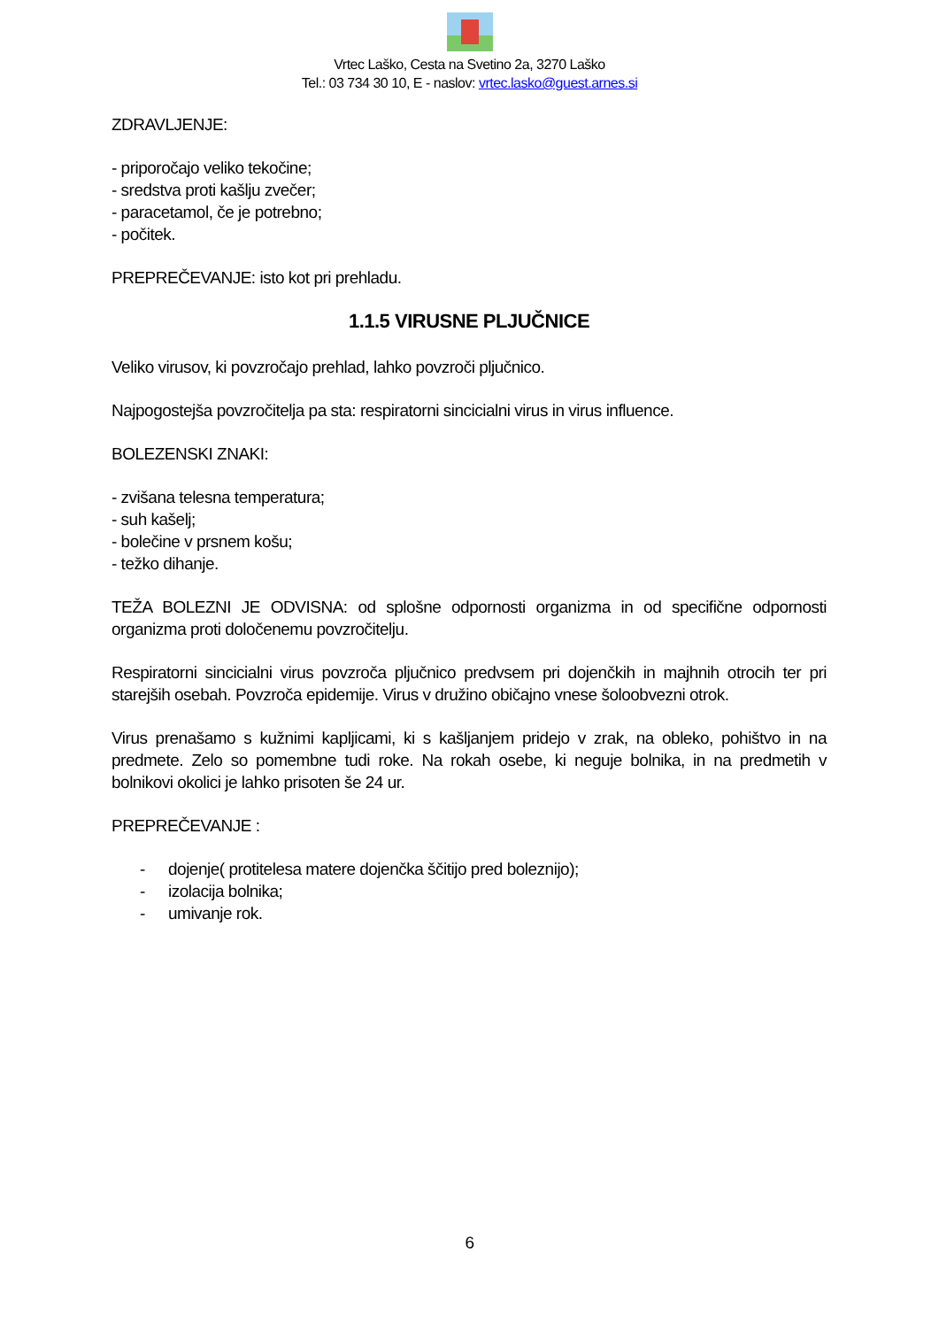Vrtec Laško, Cesta na Svetino 2a, 3270 Laško
Tel.: 03 734 30 10, E - naslov: vrtec.lasko@guest.arnes.si
ZDRAVLJENJE:
- priporočajo veliko tekočine;
- sredstva proti kašlju zvečer;
- paracetamol, če je potrebno;
- počitek.
PREPREČEVANJE: isto kot pri prehladu.
1.1.5 VIRUSNE PLJUČNICE
Veliko virusov, ki povzročajo prehlad, lahko povzroči pljučnico.
Najpogostejša povzročitelja pa sta: respiratorni sincicialni virus in virus influence.
BOLEZENSKI ZNAKI:
- zvišana telesna temperatura;
- suh kašelj;
- bolečine v prsnem košu;
- težko dihanje.
TEŽA BOLEZNI JE ODVISNA: od splošne odpornosti organizma in od specifične odpornosti organizma proti določenemu povzročitelju.
Respiratorni sincicialni virus povzroča pljučnico predvsem pri dojenčkih in majhnih otrocih ter pri starejših osebah. Povzroča epidemije. Virus v družino običajno vnese šoloobvezni otrok.
Virus prenašamo s kužnimi kapljicami, ki s kašljanjem pridejo v zrak, na obleko, pohištvo in na predmete. Zelo so pomembne tudi roke. Na rokah osebe, ki neguje bolnika, in na predmetih v bolnikovi okolici je lahko prisoten še 24 ur.
PREPREČEVANJE :
- dojenje( protitelesa matere dojenčka ščitijo pred boleznijo);
- izolacija bolnika;
- umivanje rok.
6